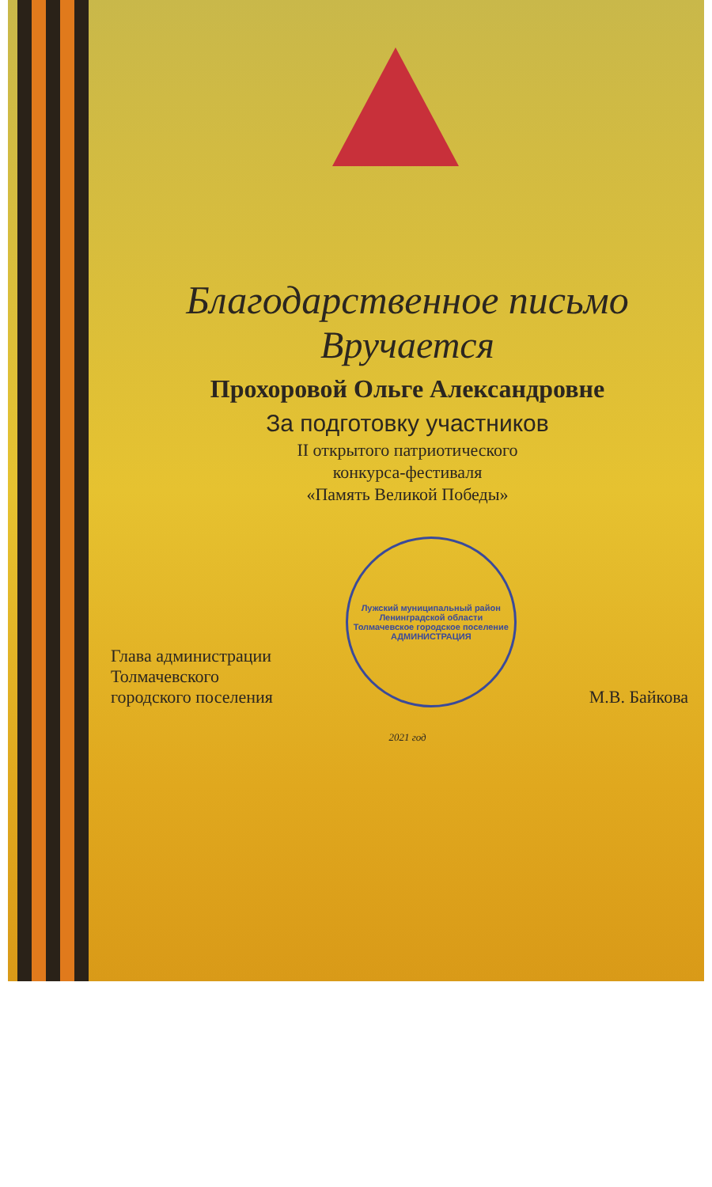Благодарственное письмо
Вручается
Прохоровой Ольге Александровне
За подготовку участников
II открытого патриотического
конкурса-фестиваля
«Память Великой Победы»
Глава администрации
Толмачевского
городского поселения
Лужский муниципальный район Ленинградской области
Толмачевское городское поселение
АДМИНИСТРАЦИЯ
М.В. Байкова
2021 год